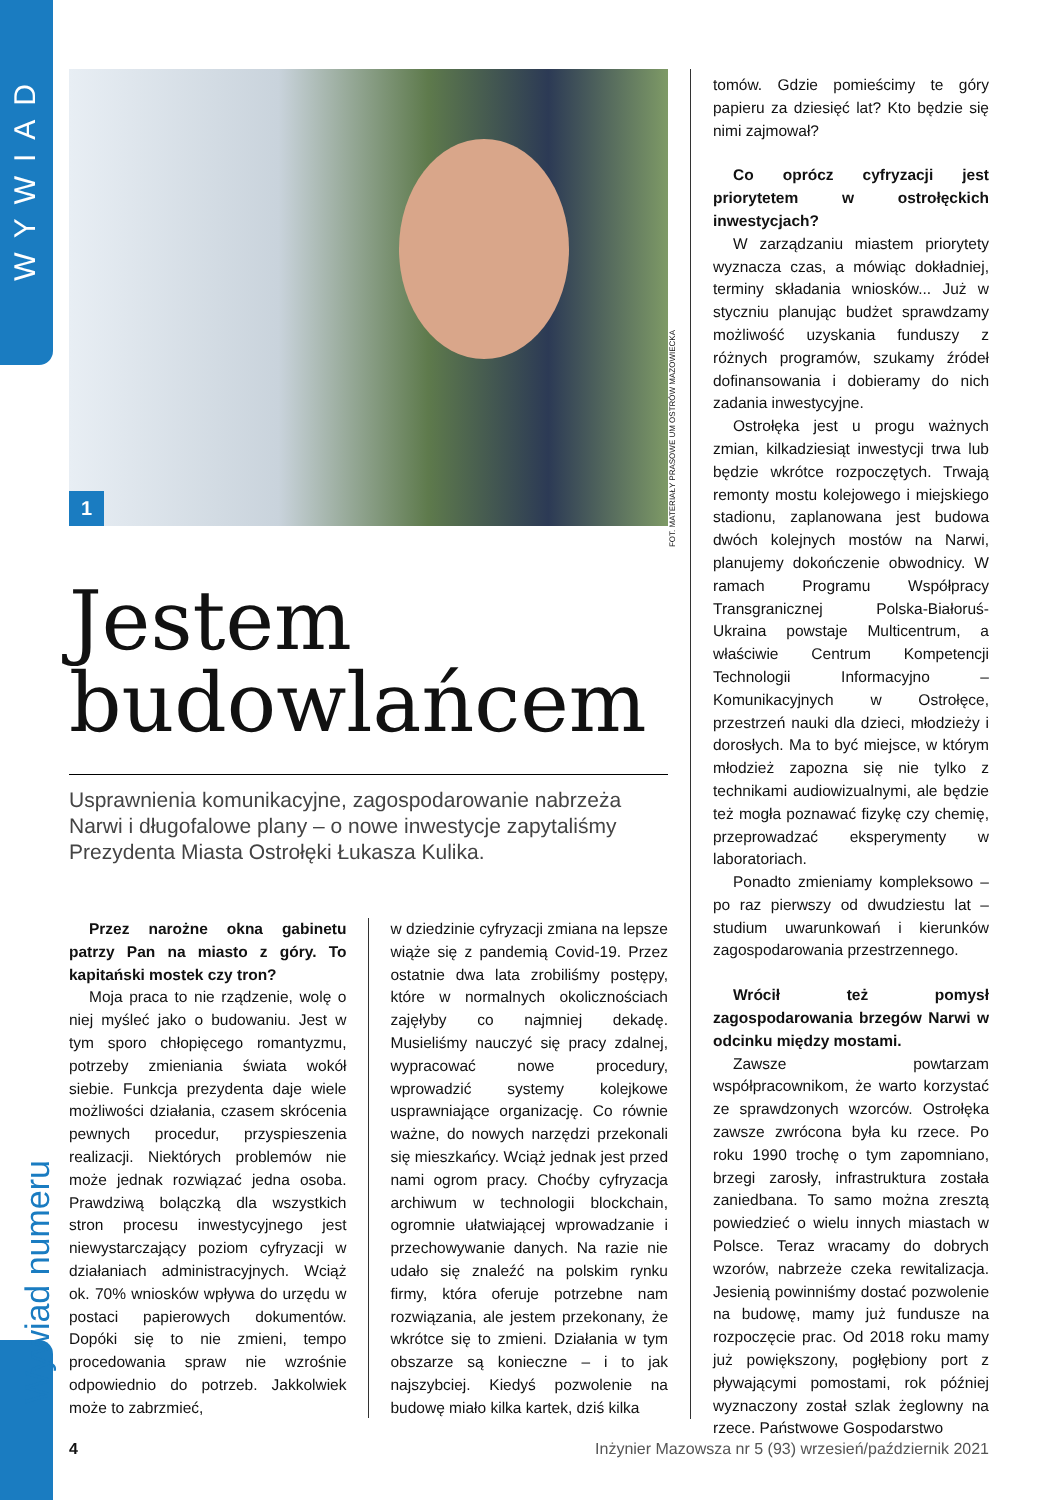WYWIAD
Wywiad numeru
1
FOT. MATERIAŁY PRASOWE UM OSTRÓW MAZOWIECKA
Jestem
budowlańcem
Usprawnienia komunikacyjne, zagospodarowanie nabrzeża Narwi i długofalowe plany – o nowe inwestycje zapytaliśmy Prezydenta Miasta Ostrołęki Łukasza Kulika.
Przez narożne okna gabinetu patrzy Pan na miasto z góry. To kapitański mostek czy tron?
Moja praca to nie rządzenie, wolę o niej myśleć jako o budowaniu. Jest w tym sporo chłopięcego romantyzmu, potrzeby zmieniania świata wokół siebie. Funkcja prezydenta daje wiele możliwości działania, czasem skrócenia pewnych procedur, przyspieszenia realizacji. Niektórych problemów nie może jednak rozwiązać jedna osoba. Prawdziwą bolączką dla wszystkich stron procesu inwestycyjnego jest niewystarczający poziom cyfryzacji w działaniach administracyjnych. Wciąż ok. 70% wniosków wpływa do urzędu w postaci papierowych dokumentów. Dopóki się to nie zmieni, tempo procedowania spraw nie wzrośnie odpowiednio do potrzeb. Jakkolwiek może to zabrzmieć,
w dziedzinie cyfryzacji zmiana na lepsze wiąże się z pandemią Covid-19. Przez ostatnie dwa lata zrobiliśmy postępy, które w normalnych okolicznościach zajęłyby co najmniej dekadę. Musieliśmy nauczyć się pracy zdalnej, wypracować nowe procedury, wprowadzić systemy kolejkowe usprawniające organizację. Co równie ważne, do nowych narzędzi przekonali się mieszkańcy. Wciąż jednak jest przed nami ogrom pracy. Choćby cyfryzacja archiwum w technologii blockchain, ogromnie ułatwiającej wprowadzanie i przechowywanie danych. Na razie nie udało się znaleźć na polskim rynku firmy, która oferuje potrzebne nam rozwiązania, ale jestem przekonany, że wkrótce się to zmieni. Działania w tym obszarze są konieczne – i to jak najszybciej. Kiedyś pozwolenie na budowę miało kilka kartek, dziś kilka
tomów. Gdzie pomieścimy te góry papieru za dziesięć lat? Kto będzie się nimi zajmował?
Co oprócz cyfryzacji jest priorytetem w ostrołęckich inwestycjach?
W zarządzaniu miastem priorytety wyznacza czas, a mówiąc dokładniej, terminy składania wniosków... Już w styczniu planując budżet sprawdzamy możliwość uzyskania funduszy z różnych programów, szukamy źródeł dofinansowania i dobieramy do nich zadania inwestycyjne.
Ostrołęka jest u progu ważnych zmian, kilkadziesiąt inwestycji trwa lub będzie wkrótce rozpoczętych. Trwają remonty mostu kolejowego i miejskiego stadionu, zaplanowana jest budowa dwóch kolejnych mostów na Narwi, planujemy dokończenie obwodnicy. W ramach Programu Współpracy Transgranicznej Polska-Białoruś-Ukraina powstaje Multicentrum, a właściwie Centrum Kompetencji Technologii Informacyjno – Komunikacyjnych w Ostrołęce, przestrzeń nauki dla dzieci, młodzieży i dorosłych. Ma to być miejsce, w którym młodzież zapozna się nie tylko z technikami audiowizualnymi, ale będzie też mogła poznawać fizykę czy chemię, przeprowadzać eksperymenty w laboratoriach.
Ponadto zmieniamy kompleksowo – po raz pierwszy od dwudziestu lat – studium uwarunkowań i kierunków zagospodarowania przestrzennego.
Wrócił też pomysł zagospodarowania brzegów Narwi w odcinku między mostami.
Zawsze powtarzam współpracownikom, że warto korzystać ze sprawdzonych wzorców. Ostrołęka zawsze zwrócona była ku rzece. Po roku 1990 trochę o tym zapomniano, brzegi zarosły, infrastruktura została zaniedbana. To samo można zresztą powiedzieć o wielu innych miastach w Polsce. Teraz wracamy do dobrych wzorów, nabrzeże czeka rewitalizacja. Jesienią powinniśmy dostać pozwolenie na budowę, mamy już fundusze na rozpoczęcie prac. Od 2018 roku mamy już powiększony, pogłębiony port z pływającymi pomostami, rok później wyznaczony został szlak żeglowny na rzece. Państwowe Gospodarstwo
4 Inżynier Mazowsza nr 5 (93) wrzesień/październik 2021